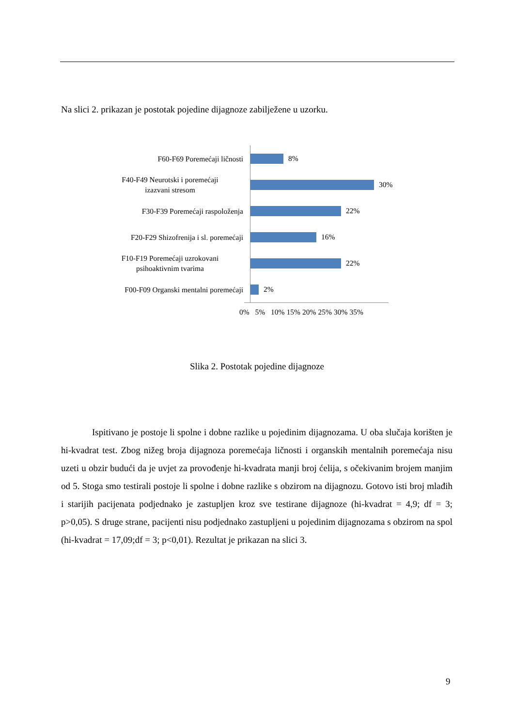Na slici 2. prikazan je postotak pojedine dijagnoze zabilježene u uzorku.
F60-F69 Poremećaji ličnosti
8%
F40-F49 Neurotski i poremećaji
izazvani stresom
30%
F30-F39 Poremećaji raspoloženja
22%
F20-F29 Shizofrenija i sl. poremećaji
16%
F10-F19 Poremećaji uzrokovani
psihoaktivnim tvarima
22%
F00-F09 Organski mentalni poremećaji
2%
0% 5% 10% 15% 20% 25% 30% 35%
Slika 2. Postotak pojedine dijagnoze
Ispitivano je postoje li spolne i dobne razlike u pojedinim dijagnozama. U oba slučaja korišten je hi-kvadrat test. Zbog nižeg broja dijagnoza poremećaja ličnosti i organskih mentalnih poremećaja nisu uzeti u obzir budući da je uvjet za provođenje hi-kvadrata manji broj ćelija, s očekivanim brojem manjim od 5. Stoga smo testirali postoje li spolne i dobne razlike s obzirom na dijagnozu. Gotovo isti broj mlađih i starijih pacijenata podjednako je zastupljen kroz sve testirane dijagnoze (hi-kvadrat = 4,9; df = 3; p>0,05). S druge strane, pacijenti nisu podjednako zastupljeni u pojedinim dijagnozama s obzirom na spol (hi-kvadrat = 17,09;df = 3; p<0,01). Rezultat je prikazan na slici 3.
9